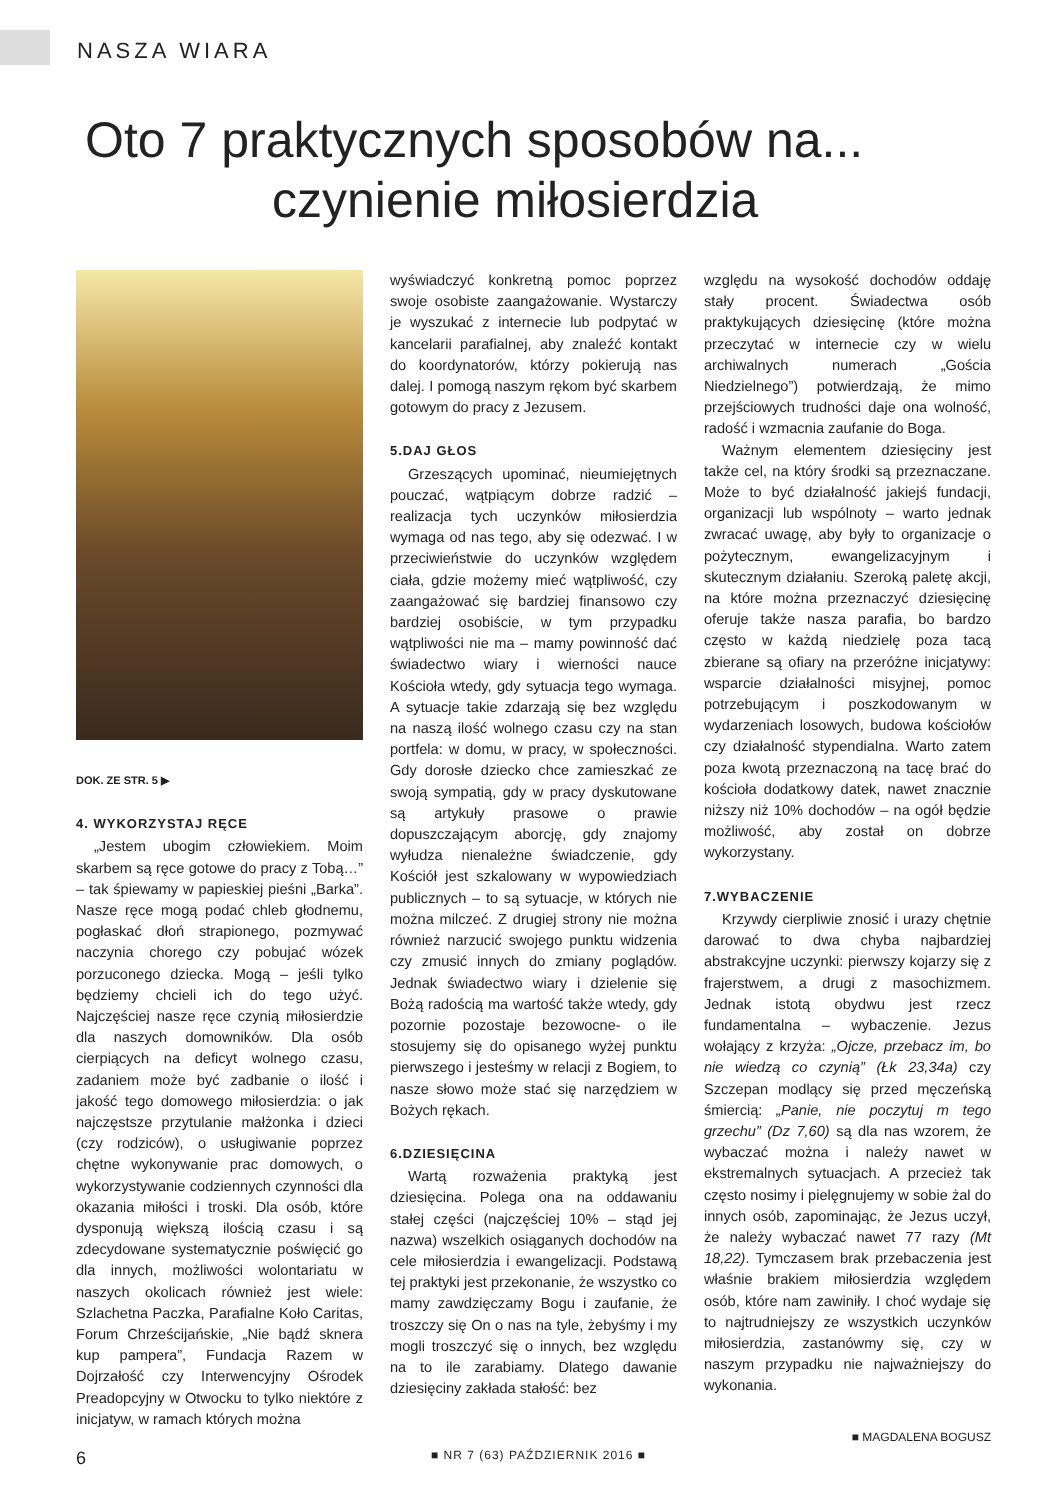NASZA WIARA
Oto 7 praktycznych sposobów na...
czynienie miłosierdzia
DOK. ZE STR. 5 ▶
4. WYKORZYSTAJ RĘCE
„Jestem ubogim człowiekiem. Moim skarbem są ręce gotowe do pracy z Tobą…” – tak śpiewamy w papieskiej pieśni „Barka”. Nasze ręce mogą podać chleb głodnemu, pogłaskać dłoń strapionego, pozmywać naczynia chorego czy pobujać wózek porzuconego dziecka. Mogą – jeśli tylko będziemy chcieli ich do tego użyć. Najczęściej nasze ręce czynią miłosierdzie dla naszych domowników. Dla osób cierpiących na deficyt wolnego czasu, zadaniem może być zadbanie o ilość i jakość tego domowego miłosierdzia: o jak najczęstsze przytulanie małżonka i dzieci (czy rodziców), o usługiwanie poprzez chętne wykonywanie prac domowych, o wykorzystywanie codziennych czynności dla okazania miłości i troski. Dla osób, które dysponują większą ilością czasu i są zdecydowane systematycznie poświęcić go dla innych, możliwości wolontariatu w naszych okolicach również jest wiele: Szlachetna Paczka, Parafialne Koło Caritas, Forum Chrześcijańskie, „Nie bądź sknera kup pampera”, Fundacja Razem w Dojrzałość czy Interwencyjny Ośrodek Preadopcyjny w Otwocku to tylko niektóre z inicjatyw, w ramach których można
wyświadczyć konkretną pomoc poprzez swoje osobiste zaangażowanie. Wystarczy je wyszukać z internecie lub podpytać w kancelarii parafialnej, aby znaleźć kontakt do koordynatorów, którzy pokierują nas dalej. I pomogą naszym rękom być skarbem gotowym do pracy z Jezusem.
5.DAJ GŁOS
Grzeszących upominać, nieumiejętnych pouczać, wątpiącym dobrze radzić – realizacja tych uczynków miłosierdzia wymaga od nas tego, aby się odezwać. I w przeciwieństwie do uczynków względem ciała, gdzie możemy mieć wątpliwość, czy zaangażować się bardziej finansowo czy bardziej osobiście, w tym przypadku wątpliwości nie ma – mamy powinność dać świadectwo wiary i wierności nauce Kościoła wtedy, gdy sytuacja tego wymaga. A sytuacje takie zdarzają się bez względu na naszą ilość wolnego czasu czy na stan portfela: w domu, w pracy, w społeczności. Gdy dorosłe dziecko chce zamieszkać ze swoją sympatią, gdy w pracy dyskutowane są artykuły prasowe o prawie dopuszczającym aborcję, gdy znajomy wyłudza nienależne świadczenie, gdy Kościół jest szkalowany w wypowiedziach publicznych – to są sytuacje, w których nie można milczeć. Z drugiej strony nie można również narzucić swojego punktu widzenia czy zmusić innych do zmiany poglądów. Jednak świadectwo wiary i dzielenie się Bożą radością ma wartość także wtedy, gdy pozornie pozostaje bezowocne- o ile stosujemy się do opisanego wyżej punktu pierwszego i jesteśmy w relacji z Bogiem, to nasze słowo może stać się narzędziem w Bożych rękach.
6.DZIESIĘCINA
Wartą rozważenia praktyką jest dziesięcina. Polega ona na oddawaniu stałej części (najczęściej 10% – stąd jej nazwa) wszelkich osiąganych dochodów na cele miłosierdzia i ewangelizacji. Podstawą tej praktyki jest przekonanie, że wszystko co mamy zawdzięczamy Bogu i zaufanie, że troszczy się On o nas na tyle, żebyśmy i my mogli troszczyć się o innych, bez względu na to ile zarabiamy. Dlatego dawanie dziesięciny zakłada stałość: bez
względu na wysokość dochodów oddaję stały procent. Świadectwa osób praktykujących dziesięcinę (które można przeczytać w internecie czy w wielu archiwalnych numerach „Gościa Niedzielnego”) potwierdzają, że mimo przejściowych trudności daje ona wolność, radość i wzmacnia zaufanie do Boga.
Ważnym elementem dziesięciny jest także cel, na który środki są przeznaczane. Może to być działalność jakiejś fundacji, organizacji lub wspólnoty – warto jednak zwracać uwagę, aby były to organizacje o pożytecznym, ewangelizacyjnym i skutecznym działaniu. Szeroką paletę akcji, na które można przeznaczyć dziesięcinę oferuje także nasza parafia, bo bardzo często w każdą niedzielę poza tacą zbierane są ofiary na przeróżne inicjatywy: wsparcie działalności misyjnej, pomoc potrzebującym i poszkodowanym w wydarzeniach losowych, budowa kościołów czy działalność stypendialna. Warto zatem poza kwotą przeznaczoną na tacę brać do kościoła dodatkowy datek, nawet znacznie niższy niż 10% dochodów – na ogół będzie możliwość, aby został on dobrze wykorzystany.
7.WYBACZENIE
Krzywdy cierpliwie znosić i urazy chętnie darować to dwa chyba najbardziej abstrakcyjne uczynki: pierwszy kojarzy się z frajerstwem, a drugi z masochizmem. Jednak istotą obydwu jest rzecz fundamentalna – wybaczenie. Jezus wołający z krzyża: „Ojcze, przebacz im, bo nie wiedzą co czynią” (Łk 23,34a) czy Szczepan modlący się przed męczeńską śmiercią: „Panie, nie poczytuj m tego grzechu” (Dz 7,60) są dla nas wzorem, że wybaczać można i należy nawet w ekstremalnych sytuacjach. A przecież tak często nosimy i pielęgnujemy w sobie żal do innych osób, zapominając, że Jezus uczył, że należy wybaczać nawet 77 razy (Mt 18,22). Tymczasem brak przebaczenia jest właśnie brakiem miłosierdzia względem osób, które nam zawiniły. I choć wydaje się to najtrudniejszy ze wszystkich uczynków miłosierdzia, zastanówmy się, czy w naszym przypadku nie najważniejszy do wykonania.
■ MAGDALENA BOGUSZ
6 ■ NR 7 (63) PAŹDZIERNIK 2016 ■